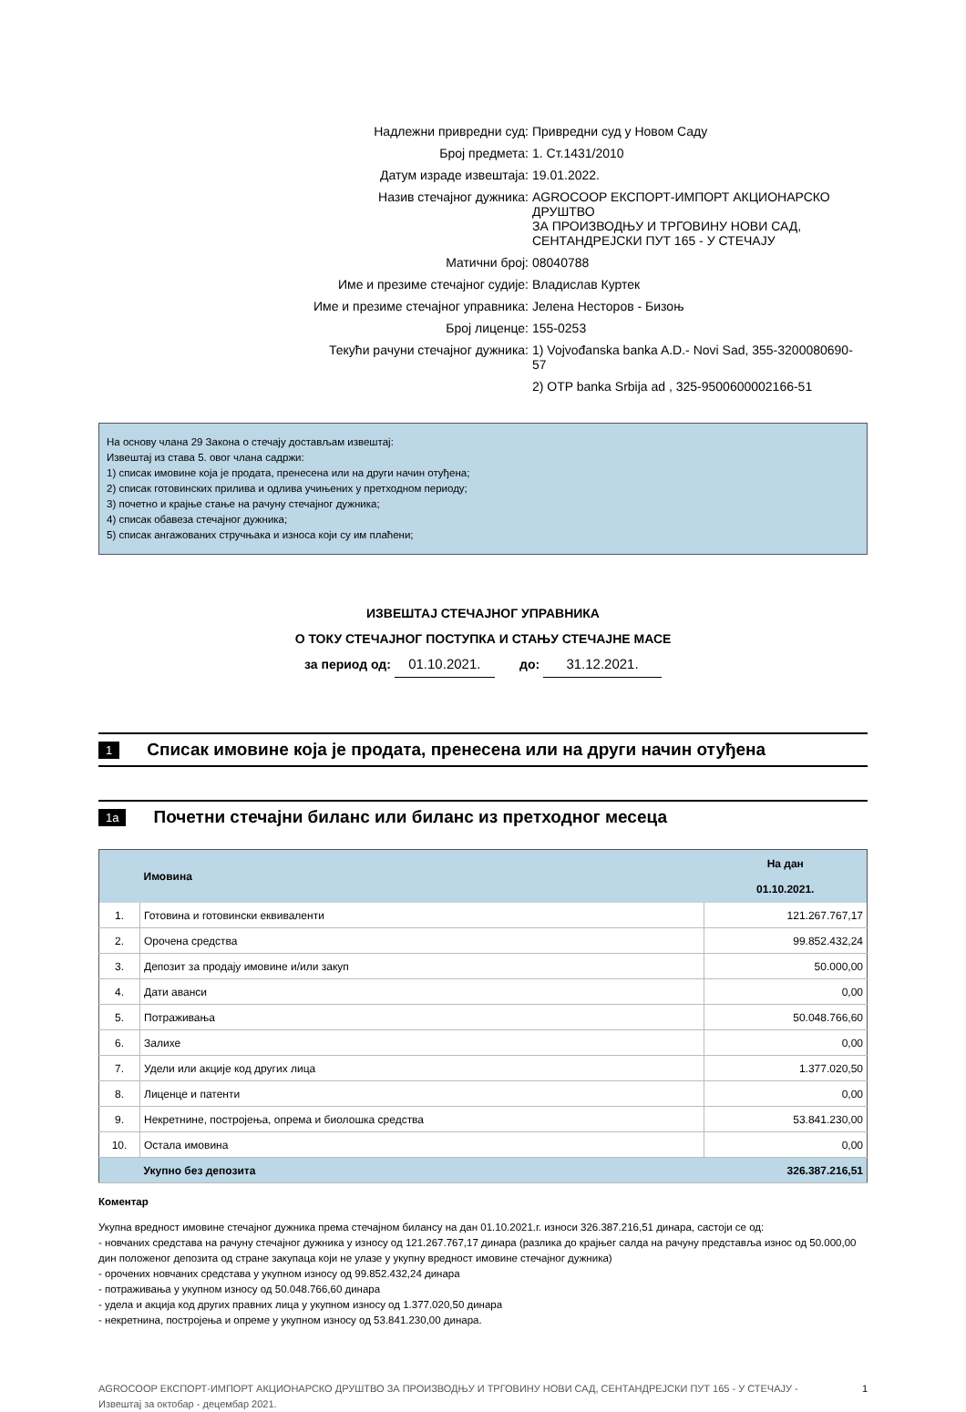| Надлежни привредни суд: | Привредни суд у Новом Саду |
| Број предмета: | 1. Ст.1431/2010 |
| Датум израде извештаја: | 19.01.2022. |
| Назив стечајног дужника: | AGROCOOP ЕКСПОРТ-ИМПОРТ АКЦИОНАРСКО ДРУШТВО ЗА ПРОИЗВОДЊУ И ТРГОВИНУ НОВИ САД, СЕНТАНДРЕЈСКИ ПУТ 165 - У СТЕЧАЈУ |
| Матични број: | 08040788 |
| Име и презиме стечајног судије: | Владислав Куртек |
| Име и презиме стечајног управника: | Јелена Несторов - Бизоњ |
| Број лиценце: | 155-0253 |
| Текући рачуни стечајног дужника: | 1) Vojvođanska banka A.D.- Novi Sad, 355-3200080690-57 |
| | 2) OTP banka Srbija ad , 325-9500600002166-51 |
На основу члана 29 Закона о стечају достављам извештај:
Извештај из става 5. овог члана садржи:
1) списак имовине која је продата, пренесена или на други начин отуђена;
2) списак готовинских прилива и одлива учињених у претходном периоду;
3) почетно и крајње стање на рачуну стечајног дужника;
4) списак обавеза стечајног дужника;
5) списак ангажованих стручњака и износа који су им плаћени;
ИЗВЕШТАЈ СТЕЧАЈНОГ УПРАВНИКА
О ТОКУ СТЕЧАЈНОГ ПОСТУПКА И СТАЊУ СТЕЧАЈНЕ МАСЕ
за период од: 01.10.2021. до: 31.12.2021.
1 Списак имовине која је продата, пренесена или на други начин отуђена
1a Почетни стечајни биланс или биланс из претходног месеца
| | Имовина | На дан 01.10.2021. |
| --- | --- | --- |
| 1. | Готовина и готовински еквиваленти | 121.267.767,17 |
| 2. | Орочена средства | 99.852.432,24 |
| 3. | Депозит за продају имовине и/или закуп | 50.000,00 |
| 4. | Дати аванси | 0,00 |
| 5. | Потраживања | 50.048.766,60 |
| 6. | Залихе | 0,00 |
| 7. | Удели или акције код других лица | 1.377.020,50 |
| 8. | Лиценце и патенти | 0,00 |
| 9. | Некретнине, постројења, опрема и биолошка средства | 53.841.230,00 |
| 10. | Остала имовина | 0,00 |
| | Укупно без депозита | 326.387.216,51 |
Коментар
Укупна вредност имовине стечајног дужника према стечајном билансу на дан 01.10.2021.г. износи 326.387.216,51 динара, састоји се од:
- новчаних средстава на рачуну стечајног дужника у износу од 121.267.767,17 динара (разлика до крајњег салда на рачуну представља износ од 50.000,00 дин положеног депозита од стране закупаца који не улазе у укупну вредност имовине стечајног дужника)
- орочених новчаних средстава у укупном износу од 99.852.432,24 динара
- потраживања у укупном износу од 50.048.766,60 динара
- удела и акција код других правних лица у укупном износу од 1.377.020,50 динара
- некретнина, постројења и опреме у укупном износу од 53.841.230,00 динара.
AGROCOOP ЕКСПОРТ-ИМПОРТ АКЦИОНАРСКО ДРУШТВО ЗА ПРОИЗВОДЊУ И ТРГОВИНУ НОВИ САД, СЕНТАНДРЕЈСКИ ПУТ 165 - У СТЕЧАЈУ - Извештај за октобар - децембар 2021. 1